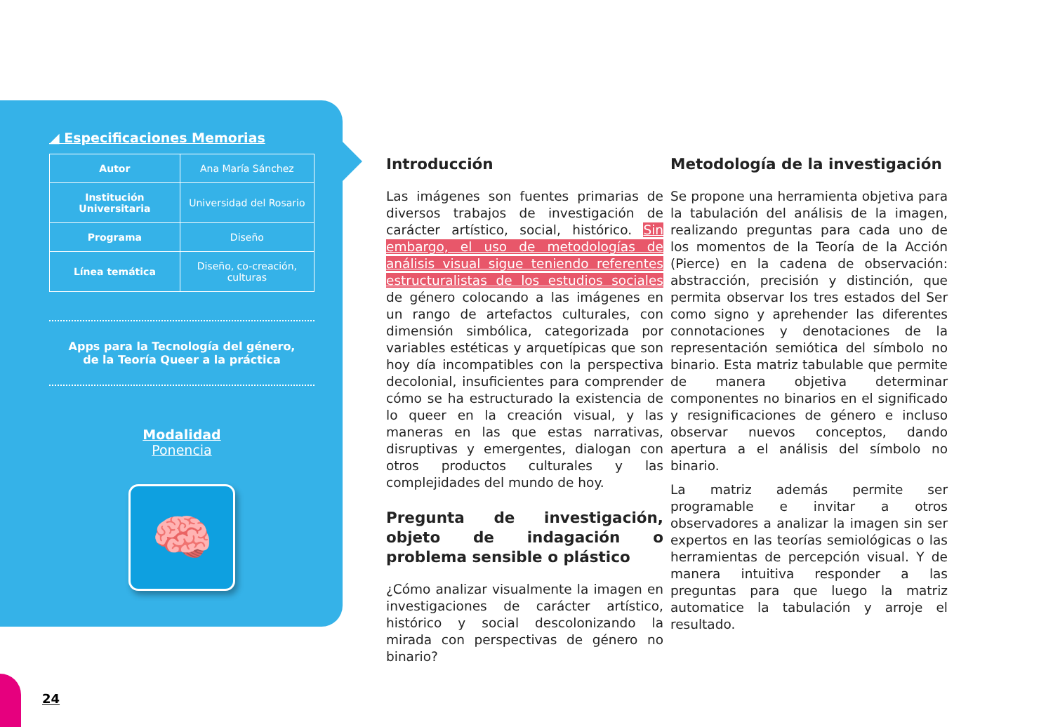◢ Especificaciones Memorias
| Autor | Ana María Sánchez |
| Institución Universitaria | Universidad del Rosario |
| Programa | Diseño |
| Línea temática | Diseño, co-creación, culturas |
Apps para la Tecnología del género,
de la Teoría Queer a la práctica
Modalidad
Ponencia
🧠
Introducción
Las imágenes son fuentes primarias de diversos trabajos de investigación de carácter artístico, social, histórico. Sin embargo, el uso de metodologías de análisis visual sigue teniendo referentes estructuralistas de los estudios sociales de género colocando a las imágenes en un rango de artefactos culturales, con dimensión simbólica, categorizada por variables estéticas y arquetípicas que son hoy día incompatibles con la perspectiva decolonial, insuficientes para comprender cómo se ha estructurado la existencia de lo queer en la creación visual, y las maneras en las que estas narrativas, disruptivas y emergentes, dialogan con otros productos culturales y las complejidades del mundo de hoy.
Pregunta de investigación, objeto de indagación o problema sensible o plástico
¿Cómo analizar visualmente la imagen en investigaciones de carácter artístico, histórico y social descolonizando la mirada con perspectivas de género no binario?
Metodología de la investigación
Se propone una herramienta objetiva para la tabulación del análisis de la imagen, realizando preguntas para cada uno de los momentos de la Teoría de la Acción (Pierce) en la cadena de observación: abstracción, precisión y distinción, que permita observar los tres estados del Ser como signo y aprehender las diferentes connotaciones y denotaciones de la representación semiótica del símbolo no binario. Esta matriz tabulable que permite de manera objetiva determinar componentes no binarios en el significado y resignificaciones de género e incluso observar nuevos conceptos, dando apertura a el análisis del símbolo no binario.
La matriz además permite ser programable e invitar a otros observadores a analizar la imagen sin ser expertos en las teorías semiológicas o las herramientas de percepción visual. Y de manera intuitiva responder a las preguntas para que luego la matriz automatice la tabulación y arroje el resultado.
24